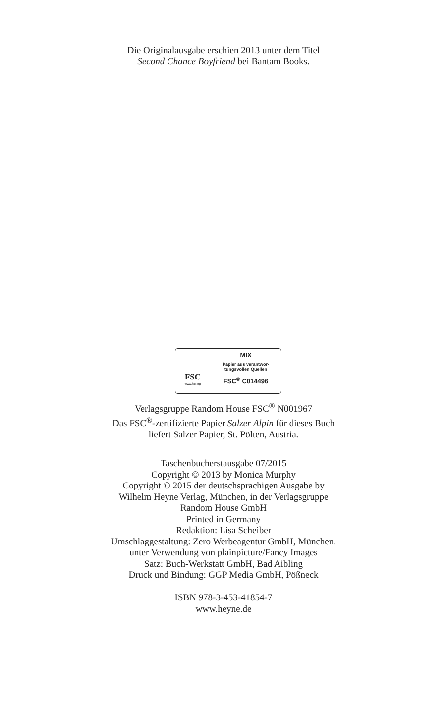Die Originalausgabe erschien 2013 unter dem Titel
Second Chance Boyfriend bei Bantam Books.
FSC
www.fsc.org
MIX
Papier aus verantwor-
tungsvollen Quellen
FSC<sup>®</sup> C014496
Verlagsgruppe Random House FSC<sup>®</sup> N001967
Das FSC<sup>®</sup>-zertifizierte Papier Salzer Alpin für dieses Buch
liefert Salzer Papier, St. Pölten, Austria.
Taschenbucherstausgabe 07/2015
Copyright © 2013 by Monica Murphy
Copyright © 2015 der deutschsprachigen Ausgabe by
Wilhelm Heyne Verlag, München, in der Verlagsgruppe
Random House GmbH
Printed in Germany
Redaktion: Lisa Scheiber
Umschlaggestaltung: Zero Werbeagentur GmbH, München.
unter Verwendung von plainpicture/Fancy Images
Satz: Buch-Werkstatt GmbH, Bad Aibling
Druck und Bindung: GGP Media GmbH, Pößneck
ISBN 978-3-453-41854-7
www.heyne.de